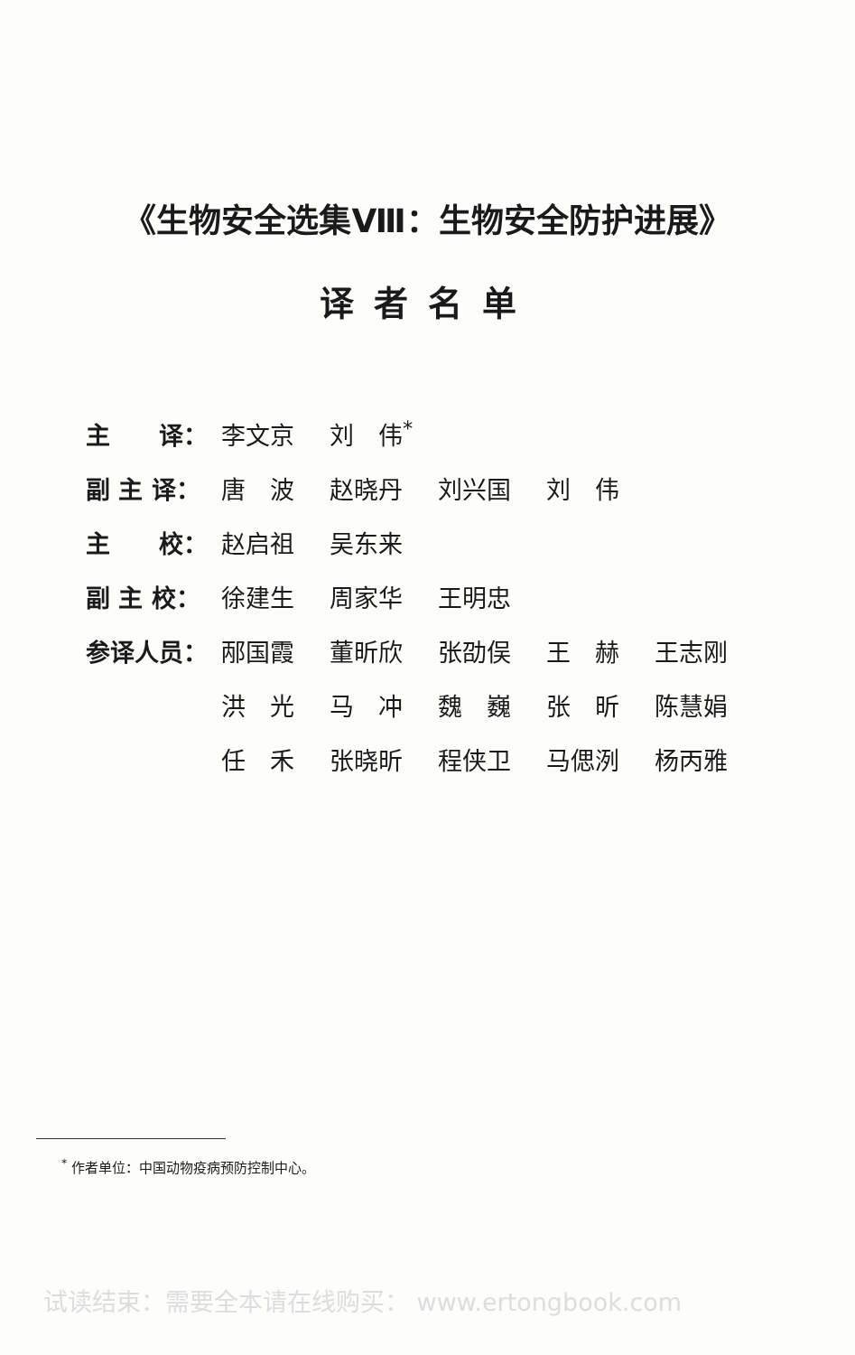《生物安全选集Ⅷ：生物安全防护进展》
译者名单
| 主 译： | 李文京 | 刘 伟<sup>*</sup> | | | |
| 副 主 译： | 唐 波 | 赵晓丹 | 刘兴国 | 刘 伟 | |
| 主 校： | 赵启祖 | 吴东来 | | | |
| 副 主 校： | 徐建生 | 周家华 | 王明忠 | | |
| 参译人员： | 邴国霞 | 董昕欣 | 张劭俣 | 王 赫 | 王志刚 |
| | 洪 光 | 马 冲 | 魏 巍 | 张 昕 | 陈慧娟 |
| | 任 禾 | 张晓昕 | 程侠卫 | 马偲洌 | 杨丙雅 |
<sup>*</sup> 作者单位：中国动物疫病预防控制中心。
试读结束：需要全本请在线购买： www.ertongbook.com